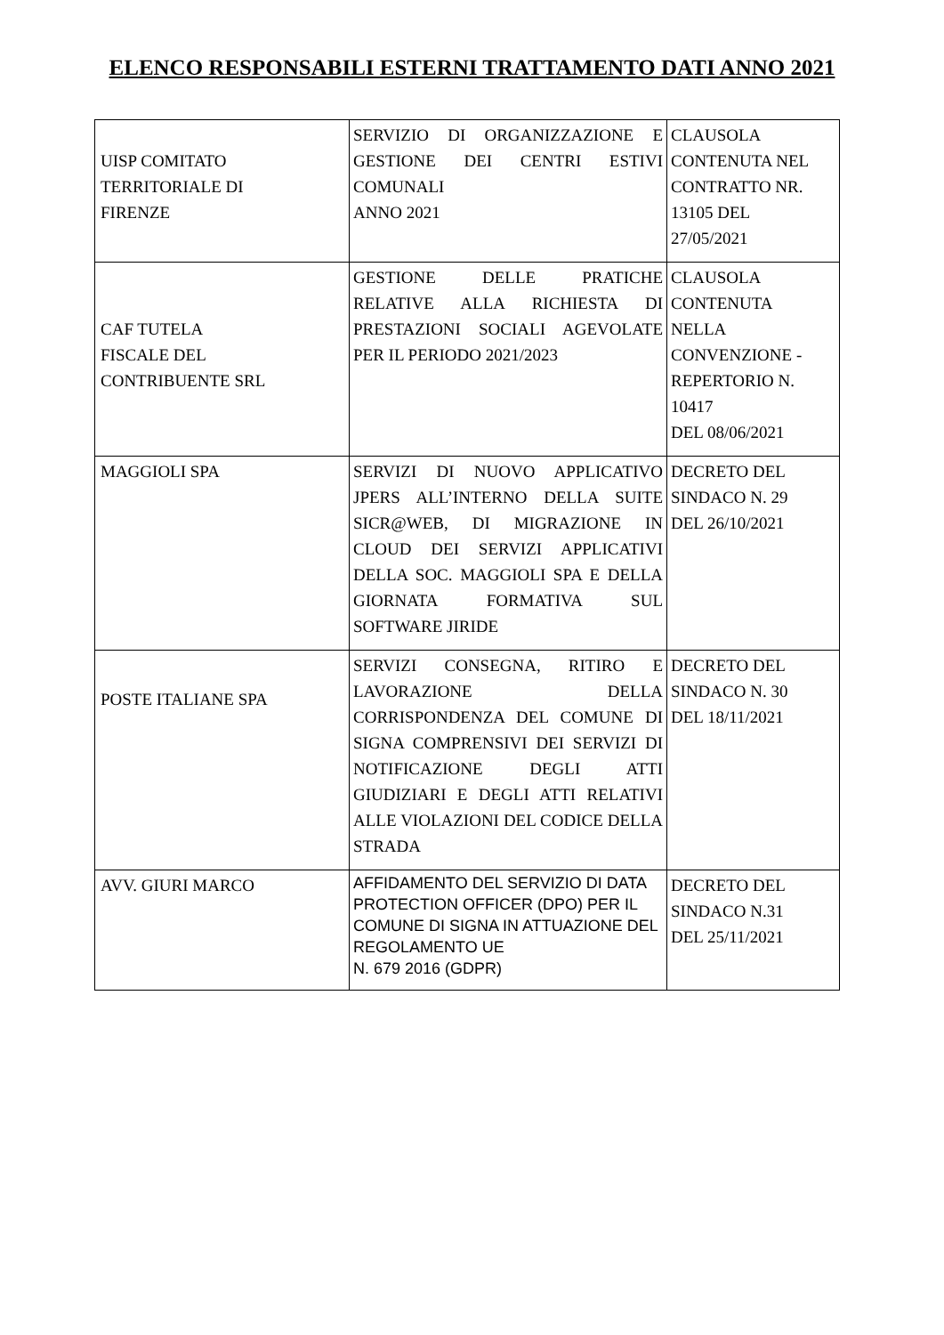ELENCO RESPONSABILI ESTERNI TRATTAMENTO DATI ANNO 2021
| UISP COMITATO TERRITORIALE DI FIRENZE | SERVIZIO DI ORGANIZZAZIONE E GESTIONE DEI CENTRI ESTIVI COMUNALI ANNO 2021 | CLAUSOLA CONTENUTA NEL CONTRATTO NR. 13105 DEL 27/05/2021 |
| CAF TUTELA FISCALE DEL CONTRIBUENTE SRL | GESTIONE DELLE PRATICHE RELATIVE ALLA RICHIESTA DI PRESTAZIONI SOCIALI AGEVOLATE PER IL PERIODO 2021/2023 | CLAUSOLA CONTENUTA NELLA CONVENZIONE - REPERTORIO N. 10417 DEL 08/06/2021 |
| MAGGIOLI SPA | SERVIZI DI NUOVO APPLICATIVO JPERS ALL’INTERNO DELLA SUITE SICR@WEB, DI MIGRAZIONE IN CLOUD DEI SERVIZI APPLICATIVI DELLA SOC. MAGGIOLI SPA E DELLA GIORNATA FORMATIVA SUL SOFTWARE JIRIDE | DECRETO DEL SINDACO N. 29 DEL 26/10/2021 |
| POSTE ITALIANE SPA | SERVIZI CONSEGNA, RITIRO E LAVORAZIONE DELLA CORRISPONDENZA DEL COMUNE DI SIGNA COMPRENSIVI DEI SERVIZI DI NOTIFICAZIONE DEGLI ATTI GIUDIZIARI E DEGLI ATTI RELATIVI ALLE VIOLAZIONI DEL CODICE DELLA STRADA | DECRETO DEL SINDACO N. 30 DEL 18/11/2021 |
| AVV. GIURI MARCO | AFFIDAMENTO DEL SERVIZIO DI DATA PROTECTION OFFICER (DPO) PER IL COMUNE DI SIGNA IN ATTUAZIONE DEL REGOLAMENTO UE N. 679 2016 (GDPR) | DECRETO DEL SINDACO N.31 DEL 25/11/2021 |